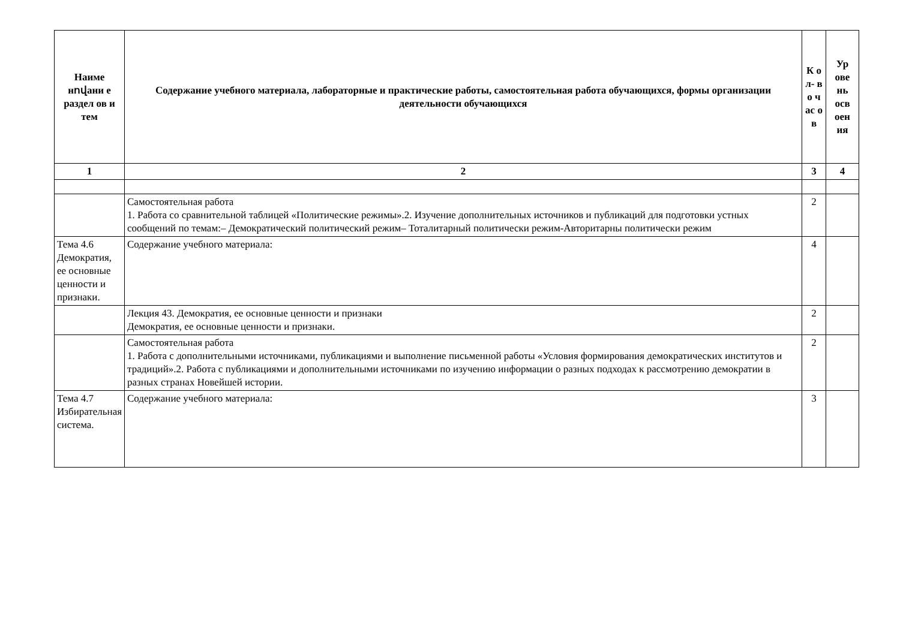| Наиме нովани е раздел ов и тем | Содержание учебного материала, лабораторные и практические работы, самостоятельная работа обучающихся, формы организации деятельности обучающихся | К о л- в о ч ас о в | Ур ове нь осв оен ия |
| --- | --- | --- | --- |
| 1 | 2 | 3 | 4 |
| | Самостоятельная работа 1. Работа со сравнительной таблицей «Политические режимы».2. Изучение дополнительных источников и публикаций для подготовки устных сообщений по темам:– Демократический политический режим– Тоталитарный политически режим-Авторитарны политически режим | 2 | |
| Тема 4.6 Демократия, ее основные ценности и признаки. | Содержание учебного материала: | 4 | |
| | Лекция 43. Демократия, ее основные ценности и признаки Демократия, ее основные ценности и признаки. | 2 | |
| | Самостоятельная работа 1. Работа с дополнительными источниками, публикациями и выполнение письменной работы «Условия формирования демократических институтов и традиций».2. Работа с публикациями и дополнительными источниками по изучению информации о разных подходах к рассмотрению демократии в разных странах Новейшей истории. | 2 | |
| Тема 4.7 Избирательная система. | Содержание учебного материала: | 3 | |